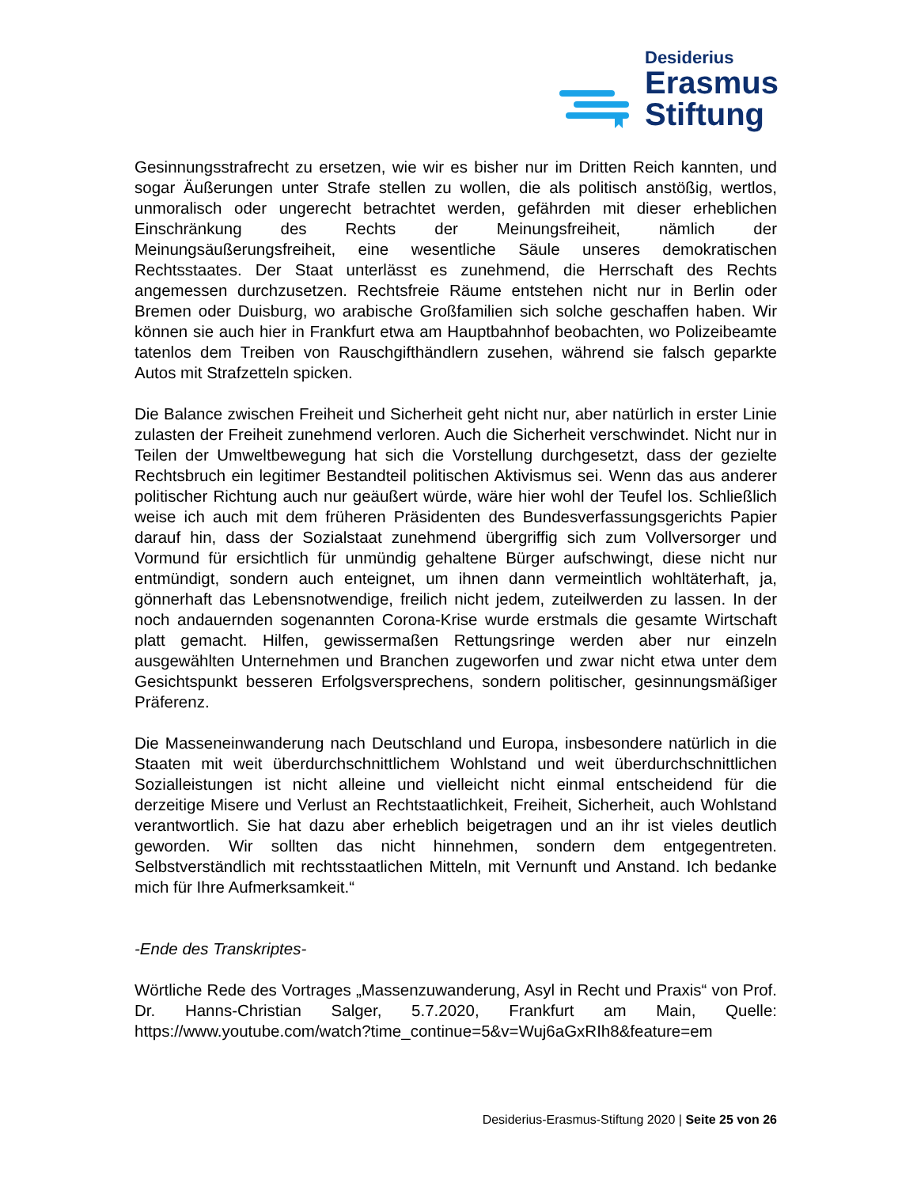Desiderius
Erasmus
Stiftung
Gesinnungsstrafrecht zu ersetzen, wie wir es bisher nur im Dritten Reich kannten, und sogar Äußerungen unter Strafe stellen zu wollen, die als politisch anstößig, wertlos, unmoralisch oder ungerecht betrachtet werden, gefährden mit dieser erheblichen Einschränkung des Rechts der Meinungsfreiheit, nämlich der Meinungsäußerungsfreiheit, eine wesentliche Säule unseres demokratischen Rechtsstaates. Der Staat unterlässt es zunehmend, die Herrschaft des Rechts angemessen durchzusetzen. Rechtsfreie Räume entstehen nicht nur in Berlin oder Bremen oder Duisburg, wo arabische Großfamilien sich solche geschaffen haben. Wir können sie auch hier in Frankfurt etwa am Hauptbahnhof beobachten, wo Polizeibeamte tatenlos dem Treiben von Rauschgifthändlern zusehen, während sie falsch geparkte Autos mit Strafzetteln spicken.
Die Balance zwischen Freiheit und Sicherheit geht nicht nur, aber natürlich in erster Linie zulasten der Freiheit zunehmend verloren. Auch die Sicherheit verschwindet. Nicht nur in Teilen der Umweltbewegung hat sich die Vorstellung durchgesetzt, dass der gezielte Rechtsbruch ein legitimer Bestandteil politischen Aktivismus sei. Wenn das aus anderer politischer Richtung auch nur geäußert würde, wäre hier wohl der Teufel los. Schließlich weise ich auch mit dem früheren Präsidenten des Bundesverfassungsgerichts Papier darauf hin, dass der Sozialstaat zunehmend übergriffig sich zum Vollversorger und Vormund für ersichtlich für unmündig gehaltene Bürger aufschwingt, diese nicht nur entmündigt, sondern auch enteignet, um ihnen dann vermeintlich wohltäterhaft, ja, gönnerhaft das Lebensnotwendige, freilich nicht jedem, zuteilwerden zu lassen. In der noch andauernden sogenannten Corona-Krise wurde erstmals die gesamte Wirtschaft platt gemacht. Hilfen, gewissermaßen Rettungsringe werden aber nur einzeln ausgewählten Unternehmen und Branchen zugeworfen und zwar nicht etwa unter dem Gesichtspunkt besseren Erfolgsversprechens, sondern politischer, gesinnungsmäßiger Präferenz.
Die Masseneinwanderung nach Deutschland und Europa, insbesondere natürlich in die Staaten mit weit überdurchschnittlichem Wohlstand und weit überdurchschnittlichen Sozialleistungen ist nicht alleine und vielleicht nicht einmal entscheidend für die derzeitige Misere und Verlust an Rechtstaatlichkeit, Freiheit, Sicherheit, auch Wohlstand verantwortlich. Sie hat dazu aber erheblich beigetragen und an ihr ist vieles deutlich geworden. Wir sollten das nicht hinnehmen, sondern dem entgegentreten. Selbstverständlich mit rechtsstaatlichen Mitteln, mit Vernunft und Anstand. Ich bedanke mich für Ihre Aufmerksamkeit.“
-Ende des Transkriptes-
Wörtliche Rede des Vortrages „Massenzuwanderung, Asyl in Recht und Praxis“ von Prof. Dr. Hanns-Christian Salger, 5.7.2020, Frankfurt am Main, Quelle: https://www.youtube.com/watch?time_continue=5&v=Wuj6aGxRIh8&feature=em
Desiderius-Erasmus-Stiftung 2020 | Seite 25 von 26